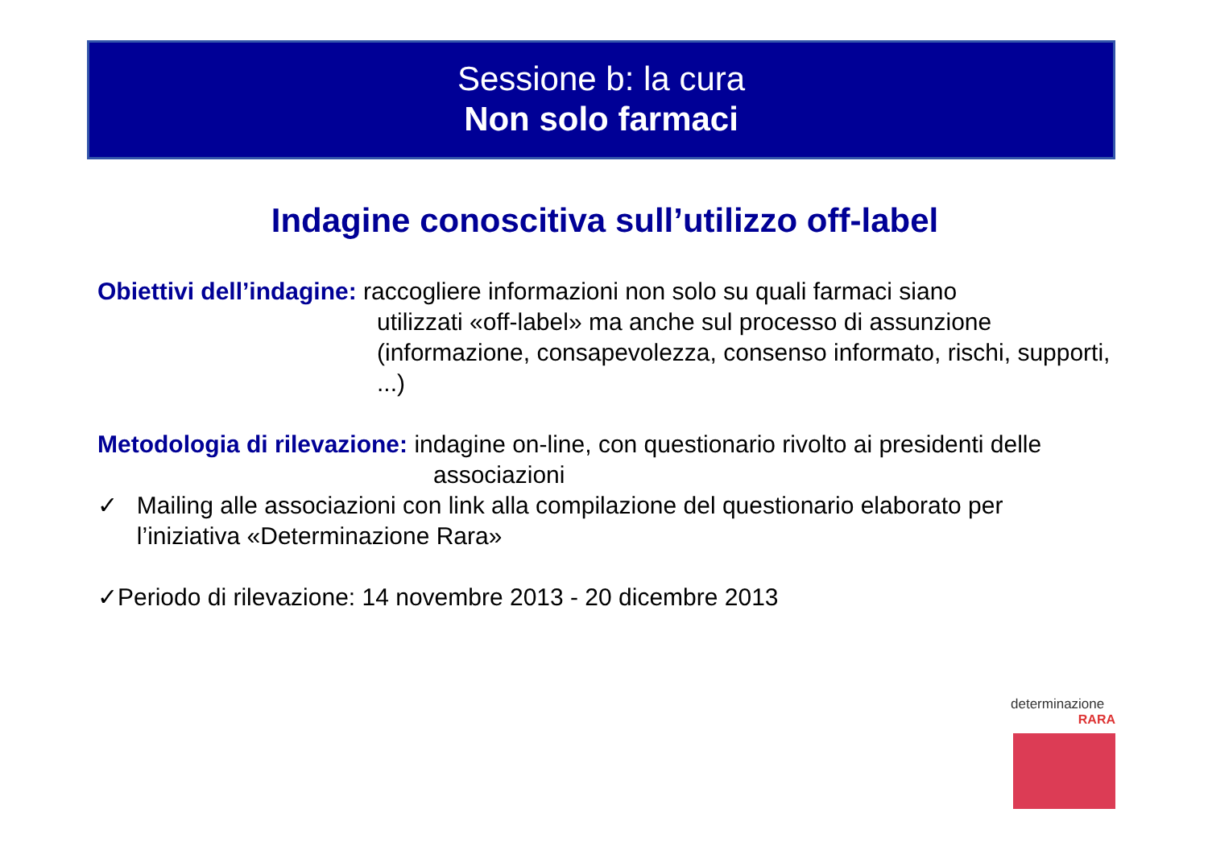Sessione b: la cura
Non solo farmaci
Indagine conoscitiva sull’utilizzo off-label
Obiettivi dell’indagine: raccogliere informazioni non solo su quali farmaci siano
utilizzati «off-label» ma anche sul processo di assunzione (informazione, consapevolezza, consenso informato, rischi, supporti, ...)
Metodologia di rilevazione: indagine on-line, con questionario rivolto ai presidenti delle
associazioni
✓ Mailing alle associazioni con link alla compilazione del questionario elaborato per l’iniziativa «Determinazione Rara»
✓Periodo di rilevazione: 14 novembre 2013 - 20 dicembre 2013
determinazione
RARA